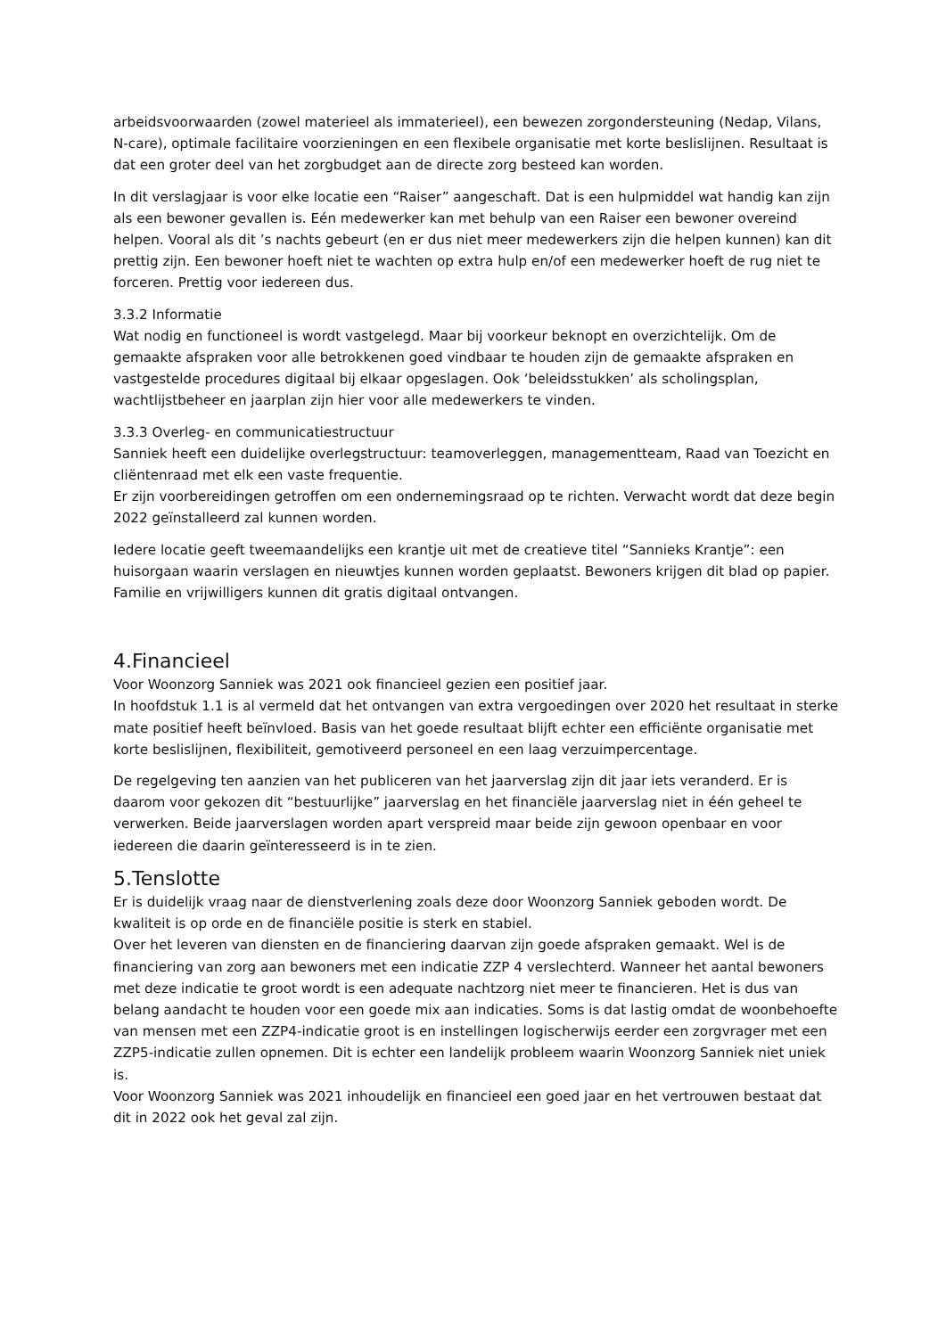arbeidsvoorwaarden (zowel materieel als immaterieel), een bewezen zorgondersteuning (Nedap, Vilans, N-care), optimale facilitaire voorzieningen en een flexibele organisatie met korte beslislijnen. Resultaat is dat een groter deel van het zorgbudget aan de directe zorg besteed kan worden.
In dit verslagjaar is voor elke locatie een “Raiser” aangeschaft. Dat is een hulpmiddel wat handig kan zijn als een bewoner gevallen is. Eén medewerker kan met behulp van een Raiser een bewoner overeind helpen. Vooral als dit ’s nachts gebeurt (en er dus niet meer medewerkers zijn die helpen kunnen) kan dit prettig zijn. Een bewoner hoeft niet te wachten op extra hulp en/of een medewerker hoeft de rug niet te forceren. Prettig voor iedereen dus.
3.3.2 Informatie
Wat nodig en functioneel is wordt vastgelegd. Maar bij voorkeur beknopt en overzichtelijk. Om de gemaakte afspraken voor alle betrokkenen goed vindbaar te houden zijn de gemaakte afspraken en vastgestelde procedures digitaal bij elkaar opgeslagen. Ook ‘beleidsstukken’ als scholingsplan, wachtlijstbeheer en jaarplan zijn hier voor alle medewerkers te vinden.
3.3.3 Overleg- en communicatiestructuur
Sanniek heeft een duidelijke overlegstructuur: teamoverleggen, managementteam, Raad van Toezicht en cliëntenraad met elk een vaste frequentie.
Er zijn voorbereidingen getroffen om een ondernemingsraad op te richten. Verwacht wordt dat deze begin 2022 geïnstalleerd zal kunnen worden.
Iedere locatie geeft tweemaandelijks een krantje uit met de creatieve titel “Sannieks Krantje”: een huisorgaan waarin verslagen en nieuwtjes kunnen worden geplaatst. Bewoners krijgen dit blad op papier. Familie en vrijwilligers kunnen dit gratis digitaal ontvangen.
4.Financieel
Voor Woonzorg Sanniek was 2021 ook financieel gezien een positief jaar.
In hoofdstuk 1.1 is al vermeld dat het ontvangen van extra vergoedingen over 2020 het resultaat in sterke mate positief heeft beïnvloed. Basis van het goede resultaat blijft echter een efficiënte organisatie met korte beslislijnen, flexibiliteit, gemotiveerd personeel en een laag verzuimpercentage.
De regelgeving ten aanzien van het publiceren van het jaarverslag zijn dit jaar iets veranderd. Er is daarom voor gekozen dit “bestuurlijke” jaarverslag en het financiële jaarverslag niet in één geheel te verwerken. Beide jaarverslagen worden apart verspreid maar beide zijn gewoon openbaar en voor iedereen die daarin geïnteresseerd is in te zien.
5.Tenslotte
Er is duidelijk vraag naar de dienstverlening zoals deze door Woonzorg Sanniek geboden wordt. De kwaliteit is op orde en de financiële positie is sterk en stabiel.
Over het leveren van diensten en de financiering daarvan zijn goede afspraken gemaakt. Wel is de financiering van zorg aan bewoners met een indicatie ZZP 4 verslechterd. Wanneer het aantal bewoners met deze indicatie te groot wordt is een adequate nachtzorg niet meer te financieren. Het is dus van belang aandacht te houden voor een goede mix aan indicaties. Soms is dat lastig omdat de woonbehoefte van mensen met een ZZP4-indicatie groot is en instellingen logischerwijs eerder een zorgvrager met een ZZP5-indicatie zullen opnemen. Dit is echter een landelijk probleem waarin Woonzorg Sanniek niet uniek is.
Voor Woonzorg Sanniek was 2021 inhoudelijk en financieel een goed jaar en het vertrouwen bestaat dat dit in 2022 ook het geval zal zijn.